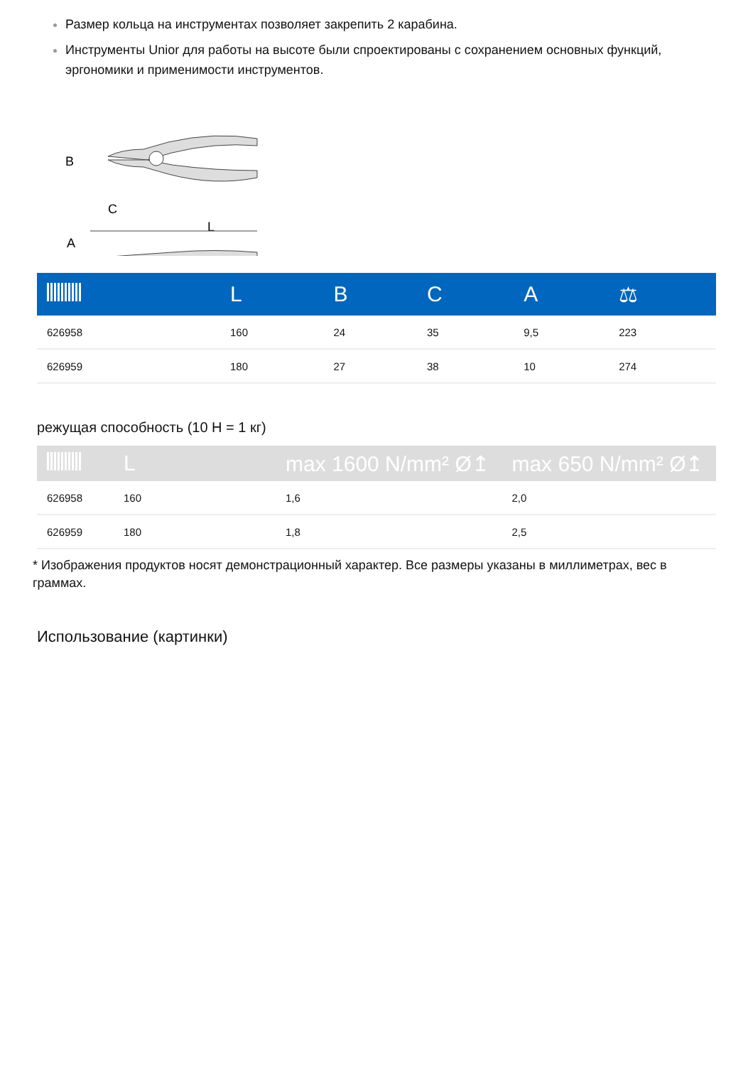Размер кольца на инструментах позволяет закрепить 2 карабина.
Инструменты Unior для работы на высоте были спроектированы с сохранением основных функций, эргономики и применимости инструментов.
B
C
L
A
| | L | B | C | A | ⚖ |
| --- | --- | --- | --- | --- | --- |
| 626958 | 160 | 24 | 35 | 9,5 | 223 |
| 626959 | 180 | 27 | 38 | 10 | 274 |
режущая способность (10 Н = 1 кг)
| | L | max 1600 N/mm² Ø↥ | max 650 N/mm² Ø↥ |
| --- | --- | --- | --- |
| 626958 | 160 | 1,6 | 2,0 |
| 626959 | 180 | 1,8 | 2,5 |
* Изображения продуктов носят демонстрационный характер. Все размеры указаны в миллиметрах, вес в граммах.
Использование (картинки)